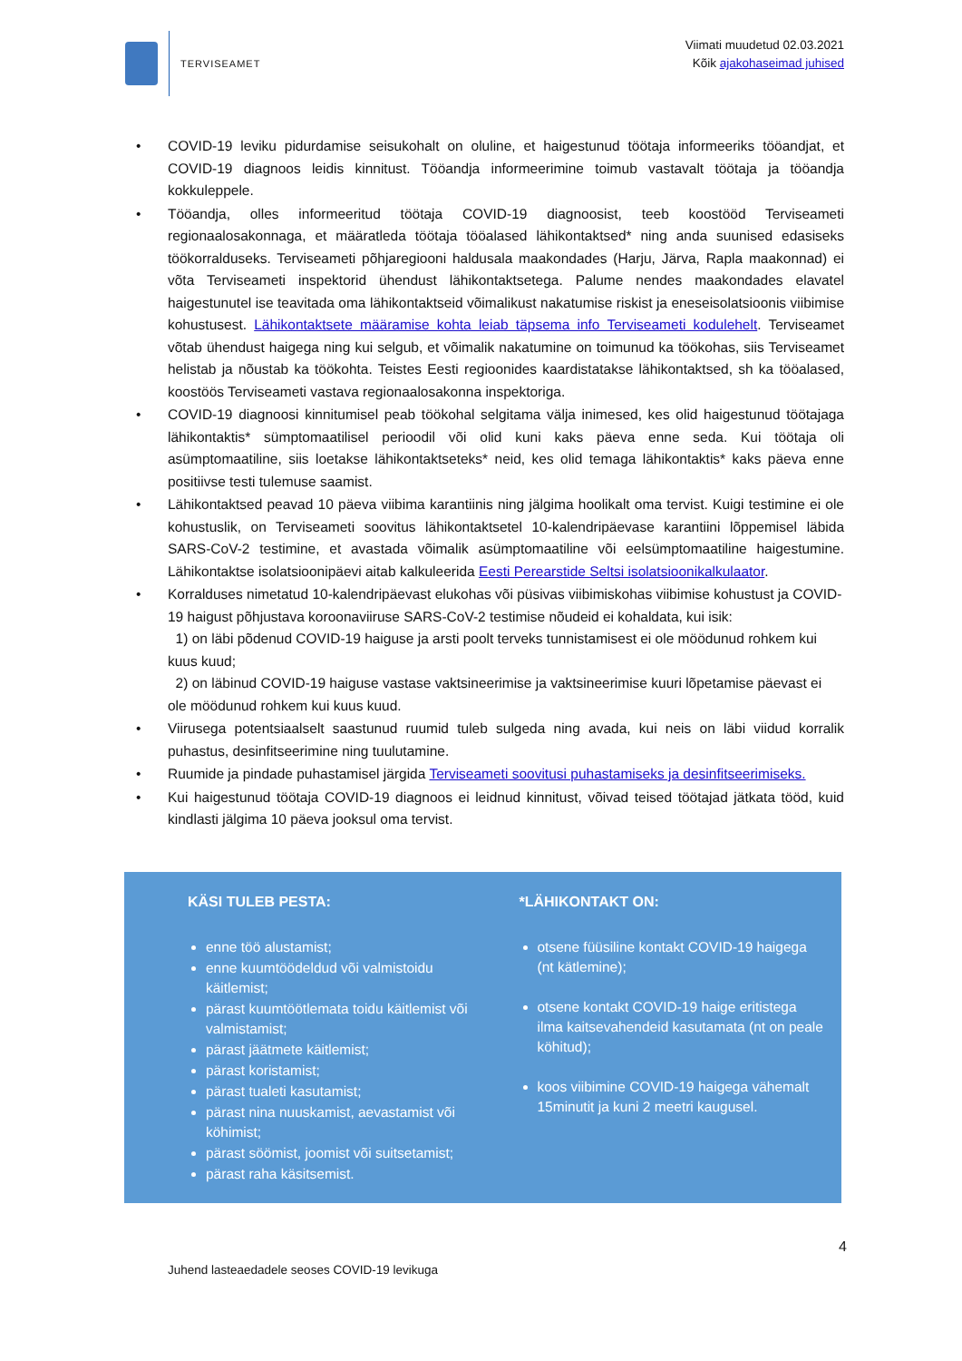TERVISEAMET
Viimati muudetud 02.03.2021
Kõik ajakohaseimad juhised
• COVID-19 leviku pidurdamise seisukohalt on oluline, et haigestunud töötaja informeeriks tööandjat, et COVID-19 diagnoos leidis kinnitust. Tööandja informeerimine toimub vastavalt töötaja ja tööandja kokkuleppele.
• Tööandja, olles informeeritud töötaja COVID-19 diagnoosist, teeb koostööd Terviseameti regionaalosakonnaga, et määratleda töötaja tööalased lähikontaktsed* ning anda suunised edasiseks töökorralduseks. Terviseameti põhjaregiooni haldusala maakondades (Harju, Järva, Rapla maakonnad) ei võta Terviseameti inspektorid ühendust lähikontaktsetega. Palume nendes maakondades elavatel haigestunutel ise teavitada oma lähikontaktseid võimalikust nakatumise riskist ja eneseisolatsioonis viibimise kohustusest. Lähikontaktsete määramise kohta leiab täpsema info Terviseameti kodulehelt. Terviseamet võtab ühendust haigega ning kui selgub, et võimalik nakatumine on toimunud ka töökohas, siis Terviseamet helistab ja nõustab ka töökohta. Teistes Eesti regioonides kaardistatakse lähikontaktsed, sh ka tööalased, koostöös Terviseameti vastava regionaalosakonna inspektoriga.
• COVID-19 diagnoosi kinnitumisel peab töökohal selgitama välja inimesed, kes olid haigestunud töötajaga lähikontaktis* sümptomaatilisel perioodil või olid kuni kaks päeva enne seda. Kui töötaja oli asümptomaatiline, siis loetakse lähikontaktseteks* neid, kes olid temaga lähikontaktis* kaks päeva enne positiivse testi tulemuse saamist.
• Lähikontaktsed peavad 10 päeva viibima karantiinis ning jälgima hoolikalt oma tervist. Kuigi testimine ei ole kohustuslik, on Terviseameti soovitus lähikontaktsetel 10-kalendripäevase karantiini lõppemisel läbida SARS-CoV-2 testimine, et avastada võimalik asümptomaatiline või eelsümptomaatiline haigestumine. Lähikontaktse isolatsioonipäevi aitab kalkuleerida Eesti Perearstide Seltsi isolatsioonikalkulaator.
• Korralduses nimetatud 10-kalendripäevast elukohas või püsivas viibimiskohas viibimise kohustust ja COVID-19 haigust põhjustava koroonaviiruse SARS-CoV-2 testimise nõudeid ei kohaldata, kui isik:
1) on läbi põdenud COVID-19 haiguse ja arsti poolt terveks tunnistamisest ei ole möödunud rohkem kui kuus kuud;
2) on läbinud COVID-19 haiguse vastase vaktsineerimise ja vaktsineerimise kuuri lõpetamise päevast ei ole möödunud rohkem kui kuus kuud.
• Viirusega potentsiaalselt saastunud ruumid tuleb sulgeda ning avada, kui neis on läbi viidud korralik puhastus, desinfitseerimine ning tuulutamine.
• Ruumide ja pindade puhastamisel järgida Terviseameti soovitusi puhastamiseks ja desinfitseerimiseks.
• Kui haigestunud töötaja COVID-19 diagnoos ei leidnud kinnitust, võivad teised töötajad jätkata tööd, kuid kindlasti jälgima 10 päeva jooksul oma tervist.
KÄSI TULEB PESTA:
enne töö alustamist;
enne kuumtöödeldud või valmistoidu käitlemist;
pärast kuumtöötlemata toidu käitlemist või valmistamist;
pärast jäätmete käitlemist;
pärast koristamist;
pärast tualeti kasutamist;
pärast nina nuuskamist, aevastamist või köhimist;
pärast söömist, joomist või suitsetamist;
pärast raha käsitsemist.
*LÄHIKONTAKT ON:
otsene füüsiline kontakt COVID-19 haigega (nt kätlemine);
otsene kontakt COVID-19 haige eritistega ilma kaitsevahendeid kasutamata (nt on peale köhitud);
koos viibimine COVID-19 haigega vähemalt 15minutit ja kuni 2 meetri kaugusel.
4
Juhend lasteaedadele seoses COVID-19 levikuga